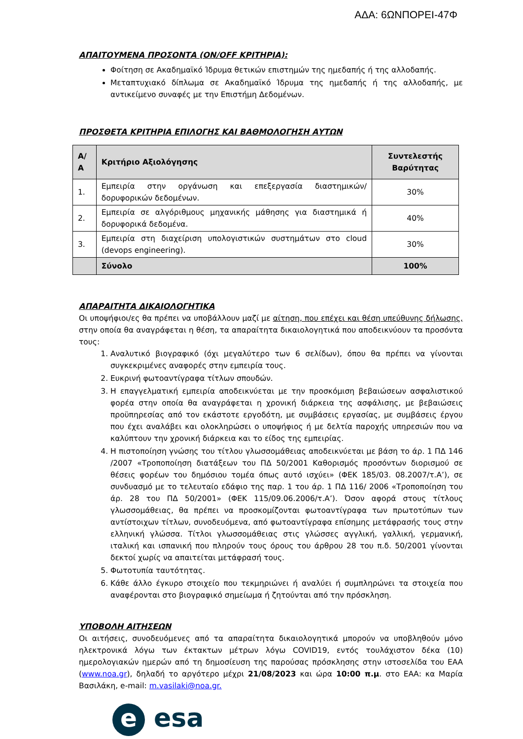ΑΔΑ: 6ΩΝΠΟΡΕΙ-47Φ
ΑΠΑΙΤΟΥΜΕΝΑ ΠΡΟΣΟΝΤΑ (ON/OFF ΚΡΙΤΗΡΙΑ):
Φοίτηση σε Ακαδημαϊκό Ίδρυμα θετικών επιστημών της ημεδαπής ή της αλλοδαπής.
Μεταπτυχιακό δίπλωμα σε Ακαδημαϊκό Ίδρυμα της ημεδαπής ή της αλλοδαπής, με αντικείμενο συναφές με την Επιστήμη Δεδομένων.
ΠΡΟΣΘΕΤΑ ΚΡΙΤΗΡΙΑ ΕΠΙΛΟΓΗΣ ΚΑΙ ΒΑΘΜΟΛΟΓΗΣΗ ΑΥΤΩΝ
| Α/Α | Κριτήριο Αξιολόγησης | Συντελεστής Βαρύτητας |
| --- | --- | --- |
| 1. | Εμπειρία στην οργάνωση και επεξεργασία διαστημικών/δορυφορικών δεδομένων. | 30% |
| 2. | Εμπειρία σε αλγόριθμους μηχανικής μάθησης για διαστημικά ή δορυφορικά δεδομένα. | 40% |
| 3. | Εμπειρία στη διαχείριση υπολογιστικών συστημάτων στο cloud (devops engineering). | 30% |
| | Σύνολο | 100% |
ΑΠΑΡΑΙΤΗΤΑ ΔΙΚΑΙΟΛΟΓΗΤΙΚΑ
Οι υποψήφιοι/ες θα πρέπει να υποβάλλουν μαζί με αίτηση, που επέχει και θέση υπεύθυνης δήλωσης, στην οποία θα αναγράφεται η θέση, τα απαραίτητα δικαιολογητικά που αποδεικνύουν τα προσόντα τους:
1. Αναλυτικό βιογραφικό (όχι μεγαλύτερο των 6 σελίδων), όπου θα πρέπει να γίνονται συγκεκριμένες αναφορές στην εμπειρία τους.
2. Ευκρινή φωτοαντίγραφα τίτλων σπουδών.
3. Η επαγγελματική εμπειρία αποδεικνύεται με την προσκόμιση βεβαιώσεων ασφαλιστικού φορέα στην οποία θα αναγράφεται η χρονική διάρκεια της ασφάλισης, με βεβαιώσεις προϋπηρεσίας από τον εκάστοτε εργοδότη, με συμβάσεις εργασίας, με συμβάσεις έργου που έχει αναλάβει και ολοκληρώσει ο υποψήφιος ή με δελτία παροχής υπηρεσιών που να καλύπτουν την χρονική διάρκεια και το είδος της εμπειρίας.
4. Η πιστοποίηση γνώσης του τίτλου γλωσσομάθειας αποδεικνύεται με βάση το άρ. 1 ΠΔ 146 /2007 «Τροποποίηση διατάξεων του ΠΔ 50/2001 Καθορισμός προσόντων διορισμού σε θέσεις φορέων του δημόσιου τομέα όπως αυτό ισχύει» (ΦΕΚ 185/03. 08.2007/τ.Α’), σε συνδυασμό με το τελευταίο εδάφιο της παρ. 1 του άρ. 1 ΠΔ 116/ 2006 «Τροποποίηση του άρ. 28 του ΠΔ 50/2001» (ΦΕΚ 115/09.06.2006/τ.Α’). Όσον αφορά στους τίτλους γλωσσομάθειας, θα πρέπει να προσκομίζονται φωτοαντίγραφα των πρωτοτύπων των αντίστοιχων τίτλων, συνοδευόμενα, από φωτοαντίγραφα επίσημης μετάφρασής τους στην ελληνική γλώσσα. Τίτλοι γλωσσομάθειας στις γλώσσες αγγλική, γαλλική, γερμανική, ιταλική και ισπανική που πληρούν τους όρους του άρθρου 28 του π.δ. 50/2001 γίνονται δεκτοί χωρίς να απαιτείται μετάφρασή τους.
5. Φωτοτυπία ταυτότητας.
6. Κάθε άλλο έγκυρο στοιχείο που τεκμηριώνει ή αναλύει ή συμπληρώνει τα στοιχεία που αναφέρονται στο βιογραφικό σημείωμα ή ζητούνται από την πρόσκληση.
ΥΠΟΒΟΛΗ ΑΙΤΗΣΕΩΝ
Οι αιτήσεις, συνοδευόμενες από τα απαραίτητα δικαιολογητικά μπορούν να υποβληθούν μόνο ηλεκτρονικά λόγω των έκτακτων μέτρων λόγω COVID19, εντός τουλάχιστον δέκα (10) ημερολογιακών ημερών από τη δημοσίευση της παρούσας πρόσκλησης στην ιστοσελίδα του ΕΑΑ (www.noa.gr), δηλαδή το αργότερο μέχρι 21/08/2023 και ώρα 10:00 π.μ. στο ΕΑΑ: κα Μαρία Βασιλάκη, e-mail: m.vasilaki@noa.gr.
e esa